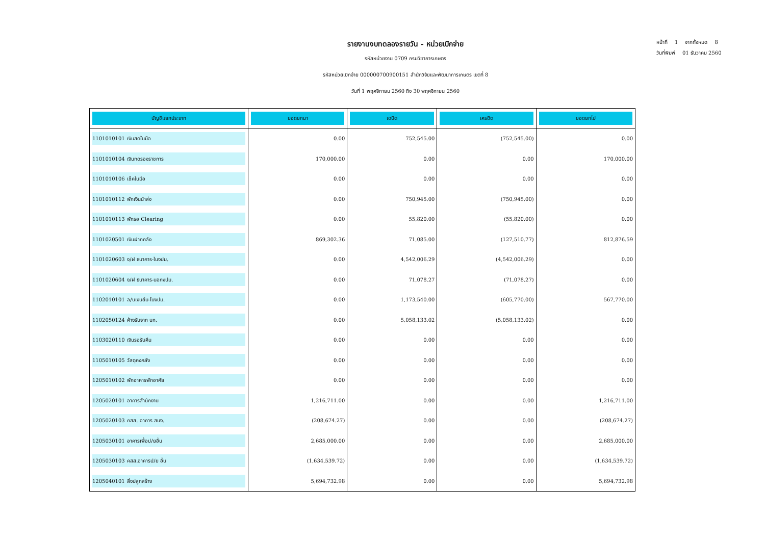หน้าที่ 1 จากทั้งหมด 8
วันที่พิมพ์ 01 ธันวาคม 2560
รายงานงบทดลองรายวัน - หน่วยเบิกจ่าย
รหัสหน่วยงาน 0709 กรมวิชาการเกษตร
รหัสหน่วยเบิกจ่าย 000000700900151 สำนักวิจัยและพัฒนาการเกษตร เขตที่ 8
วันที่ 1 พฤศจิกายน 2560 ถึง 30 พฤศจิกายน 2560
| บัญชีแยกประเภท | ยอดยกมา | เดบิต | เครดิต | ยอดยกไป |
| --- | --- | --- | --- | --- |
| 1101010101 เงินสดในมือ | 0.00 | 752,545.00 | (752,545.00) | 0.00 |
| 1101010104 เงินทดรองราชการ | 170,000.00 | 0.00 | 0.00 | 170,000.00 |
| 1101010106 เช็คในมือ | 0.00 | 0.00 | 0.00 | 0.00 |
| 1101010112 พักเงินนำส่ง | 0.00 | 750,945.00 | (750,945.00) | 0.00 |
| 1101010113 พักรอ Clearing | 0.00 | 55,820.00 | (55,820.00) | 0.00 |
| 1101020501 เงินฝากคลัง | 869,302.36 | 71,085.00 | (127,510.77) | 812,876.59 |
| 1101020603 ง/ฝ ธนาคาร-ในงปม. | 0.00 | 4,542,006.29 | (4,542,006.29) | 0.00 |
| 1101020604 ง/ฝ ธนาคาร-นอกงปม. | 0.00 | 71,078.27 | (71,078.27) | 0.00 |
| 1102010101 ล/นเงินยืม-ในงปม. | 0.00 | 1,173,540.00 | (605,770.00) | 567,770.00 |
| 1102050124 ค้างรับจาก บก. | 0.00 | 5,058,133.02 | (5,058,133.02) | 0.00 |
| 1103020110 เงินรอรับคืน | 0.00 | 0.00 | 0.00 | 0.00 |
| 1105010105 วัสดุคงคลัง | 0.00 | 0.00 | 0.00 | 0.00 |
| 1205010102 พักอาคารพักอาศัย | 0.00 | 0.00 | 0.00 | 0.00 |
| 1205020101 อาคารสำนักงาน | 1,216,711.00 | 0.00 | 0.00 | 1,216,711.00 |
| 1205020103 คสส. อาคาร สนง. | (208,674.27) | 0.00 | 0.00 | (208,674.27) |
| 1205030101 อาคารเพื่อป/ยอื่น | 2,685,000.00 | 0.00 | 0.00 | 2,685,000.00 |
| 1205030103 คสส.อาคารป/ย อื่น | (1,634,539.72) | 0.00 | 0.00 | (1,634,539.72) |
| 1205040101 สิ่งปลูกสร้าง | 5,694,732.98 | 0.00 | 0.00 | 5,694,732.98 |